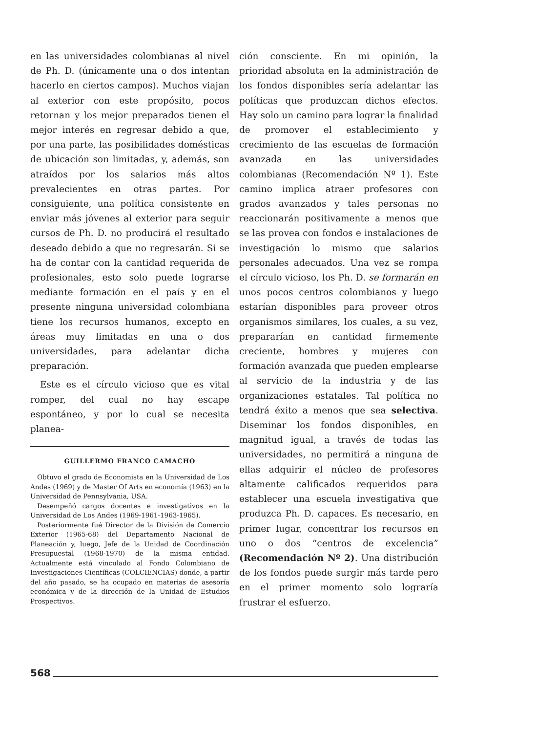en las universidades colombianas al nivel de Ph. D. (únicamente una o dos intentan hacerlo en ciertos campos). Muchos viajan al exterior con este propósito, pocos retornan y los mejor preparados tienen el mejor interés en regresar debido a que, por una parte, las posibilidades domésticas de ubicación son limitadas, y, además, son atraídos por los salarios más altos prevalecientes en otras partes. Por consiguiente, una política consistente en enviar más jóvenes al exterior para seguir cursos de Ph. D. no producirá el resultado deseado debido a que no regresarán. Si se ha de contar con la cantidad requerida de profesionales, esto solo puede lograrse mediante formación en el país y en el presente ninguna universidad colombiana tiene los recursos humanos, excepto en áreas muy limitadas en una o dos universidades, para adelantar dicha preparación.
Este es el círculo vicioso que es vital romper, del cual no hay escape espontáneo, y por lo cual se necesita planea-
GUILLERMO FRANCO CAMACHO
Obtuvo el grado de Economista en la Universidad de Los Andes (1969) y de Master Of Arts en economía (1963) en la Universidad de Pennsylvania, USA.
Desempeñó cargos docentes e investigativos en la Universidad de Los Andes (1969-1961-1963-1965).
Posteriormente fué Director de la División de Comercio Exterior (1965-68) del Departamento Nacional de Planeación y, luego, Jefe de la Unidad de Coordinación Presupuestal (1968-1970) de la misma entidad. Actualmente está vinculado al Fondo Colombiano de Investigaciones Científicas (COLCIENCIAS) donde, a partir del año pasado, se ha ocupado en materias de asesoría económica y de la dirección de la Unidad de Estudios Prospectivos.
ción consciente. En mi opinión, la prioridad absoluta en la administración de los fondos disponibles sería adelantar las políticas que produzcan dichos efectos. Hay solo un camino para lograr la finalidad de promover el establecimiento y crecimiento de las escuelas de formación avanzada en las universidades colombianas (Recomendación Nº 1). Este camino implica atraer profesores con grados avanzados y tales personas no reaccionarán positivamente a menos que se las provea con fondos e instalaciones de investigación lo mismo que salarios personales adecuados. Una vez se rompa el círculo vicioso, los Ph. D. se formarán en unos pocos centros colombianos y luego estarían disponibles para proveer otros organismos similares, los cuales, a su vez, prepararían en cantidad firmemente creciente, hombres y mujeres con formación avanzada que pueden emplearse al servicio de la industria y de las organizaciones estatales. Tal política no tendrá éxito a menos que sea selectiva. Diseminar los fondos disponibles, en magnitud igual, a través de todas las universidades, no permitirá a ninguna de ellas adquirir el núcleo de profesores altamente calificados requeridos para establecer una escuela investigativa que produzca Ph. D. capaces. Es necesario, en primer lugar, concentrar los recursos en uno o dos “centros de excelencia” (Recomendación Nº 2). Una distribución de los fondos puede surgir más tarde pero en el primer momento solo lograría frustrar el esfuerzo.
568